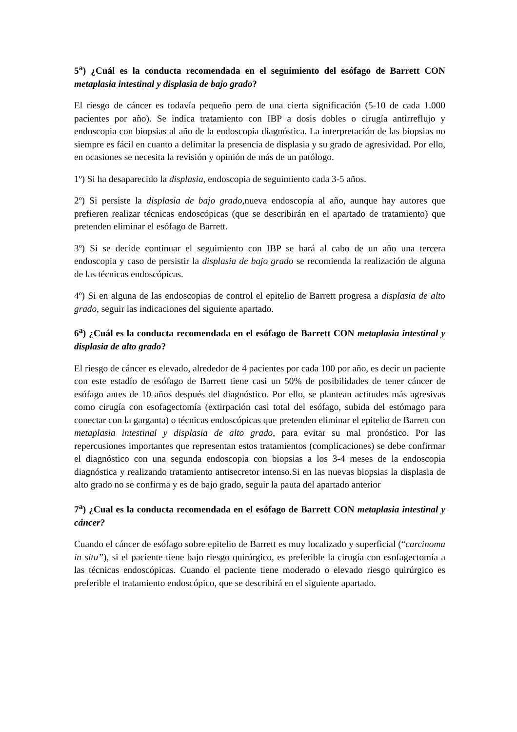5<sup>a</sup>) ¿Cuál es la conducta recomendada en el seguimiento del esófago de Barrett CON metaplasia intestinal y displasia de bajo grado?
El riesgo de cáncer es todavía pequeño pero de una cierta significación (5-10 de cada 1.000 pacientes por año). Se indica tratamiento con IBP a dosis dobles o cirugía antirreflujo y endoscopia con biopsias al año de la endoscopia diagnóstica. La interpretación de las biopsias no siempre es fácil en cuanto a delimitar la presencia de displasia y su grado de agresividad. Por ello, en ocasiones se necesita la revisión y opinión de más de un patólogo.
1º) Si ha desaparecido la displasia, endoscopia de seguimiento cada 3-5 años.
2º) Si persiste la displasia de bajo grado, nueva endoscopia al año, aunque hay autores que prefieren realizar técnicas endoscópicas (que se describirán en el apartado de tratamiento) que pretenden eliminar el esófago de Barrett.
3º) Si se decide continuar el seguimiento con IBP se hará al cabo de un año una tercera endoscopia y caso de persistir la displasia de bajo grado se recomienda la realización de alguna de las técnicas endoscópicas.
4º) Si en alguna de las endoscopias de control el epitelio de Barrett progresa a displasia de alto grado, seguir las indicaciones del siguiente apartado.
6<sup>a</sup>) ¿Cuál es la conducta recomendada en el esófago de Barrett CON metaplasia intestinal y displasia de alto grado?
El riesgo de cáncer es elevado, alrededor de 4 pacientes por cada 100 por año, es decir un paciente con este estadío de esófago de Barrett tiene casi un 50% de posibilidades de tener cáncer de esófago antes de 10 años después del diagnóstico. Por ello, se plantean actitudes más agresivas como cirugía con esofagectomía (extirpación casi total del esófago, subida del estómago para conectar con la garganta) o técnicas endoscópicas que pretenden eliminar el epitelio de Barrett con metaplasia intestinal y displasia de alto grado, para evitar su mal pronóstico. Por las repercusiones importantes que representan estos tratamientos (complicaciones) se debe confirmar el diagnóstico con una segunda endoscopia con biopsias a los 3-4 meses de la endoscopia diagnóstica y realizando tratamiento antisecretor intenso.Si en las nuevas biopsias la displasia de alto grado no se confirma y es de bajo grado, seguir la pauta del apartado anterior
7<sup>a</sup>) ¿Cual es la conducta recomendada en el esófago de Barrett CON metaplasia intestinal y cáncer?
Cuando el cáncer de esófago sobre epitelio de Barrett es muy localizado y superficial (“carcinoma in situ”), si el paciente tiene bajo riesgo quirúrgico, es preferible la cirugía con esofagectomía a las técnicas endoscópicas. Cuando el paciente tiene moderado o elevado riesgo quirúrgico es preferible el tratamiento endoscópico, que se describirá en el siguiente apartado.